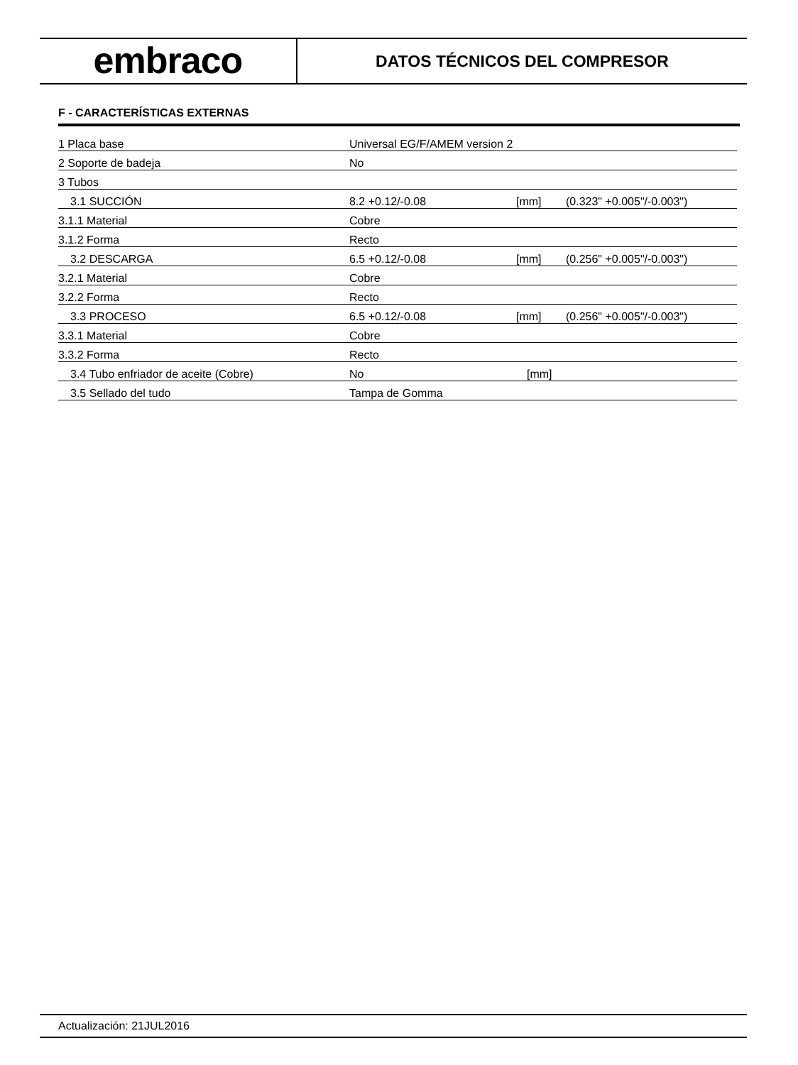embraco
DATOS TÉCNICOS DEL COMPRESOR
F - CARACTERÍSTICAS EXTERNAS
| 1 Placa base | Universal EG/F/AMEM version 2 | | |
| 2 Soporte de badeja | No | | |
| 3 Tubos | | | |
| 3.1 SUCCIÓN | 8.2 +0.12/-0.08 | [mm] | (0.323" +0.005"/-0.003") |
| 3.1.1 Material | Cobre | | |
| 3.1.2 Forma | Recto | | |
| 3.2 DESCARGA | 6.5 +0.12/-0.08 | [mm] | (0.256" +0.005"/-0.003") |
| 3.2.1 Material | Cobre | | |
| 3.2.2 Forma | Recto | | |
| 3.3 PROCESO | 6.5 +0.12/-0.08 | [mm] | (0.256" +0.005"/-0.003") |
| 3.3.1 Material | Cobre | | |
| 3.3.2 Forma | Recto | | |
| 3.4 Tubo enfriador de aceite (Cobre) | No | [mm] | |
| 3.5 Sellado del tudo | Tampa de Gomma | | |
Actualización: 21JUL2016